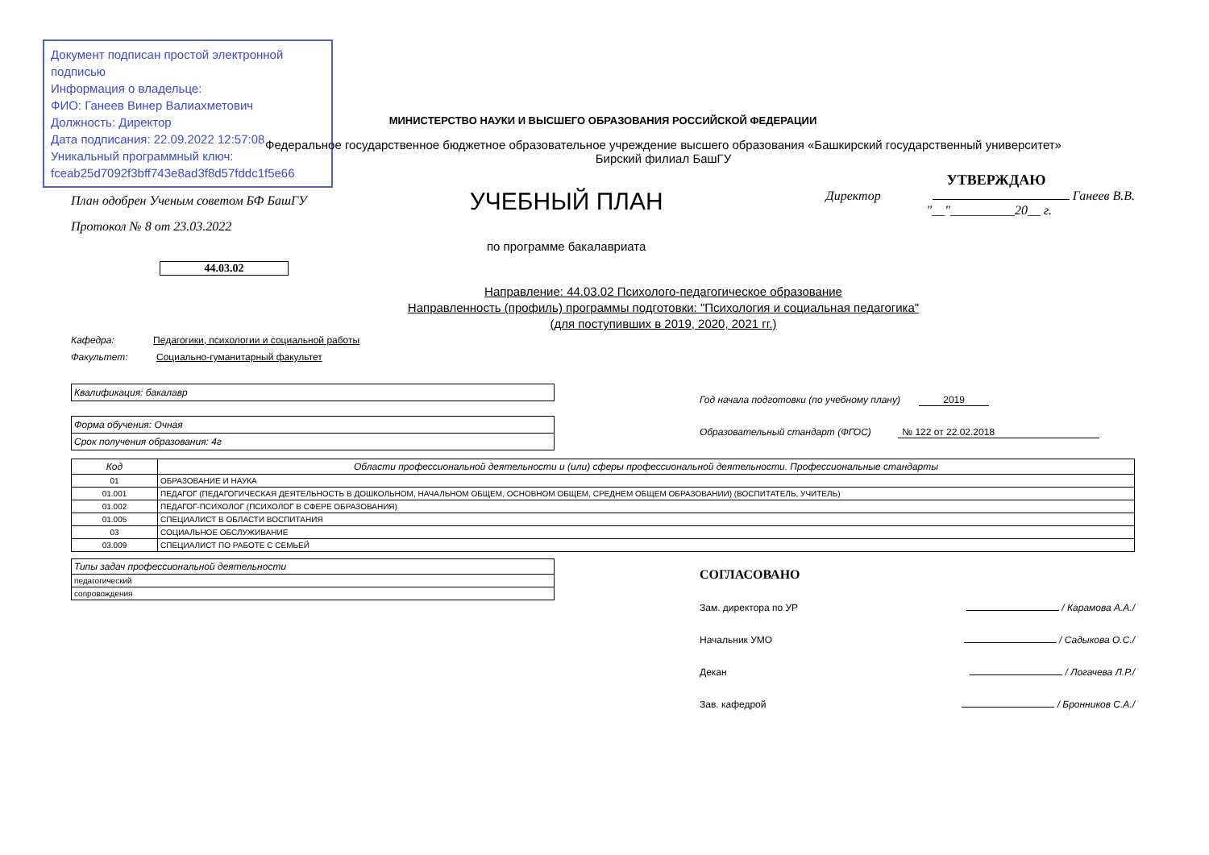Документ подписан простой электронной подписью
Информация о владельце:
ФИО: Ганеев Винер Валиахметович
Должность: Директор
Дата подписания: 22.09.2022 12:57:08
Уникальный программный ключ:
fceab25d7092f3bff743e8ad3f8d57fddc1f5e66
МИНИСТЕРСТВО НАУКИ И ВЫСШЕГО ОБРАЗОВАНИЯ РОССИЙСКОЙ ФЕДЕРАЦИИ
Федеральное государственное бюджетное образовательное учреждение высшего образования «Башкирский государственный университет»
Бирский филиал БашГУ
План одобрен Ученым советом БФ БашГУ
Протокол № 8 от 23.03.2022
УЧЕБНЫЙ ПЛАН
по программе бакалавриата
УТВЕРЖДАЮ
Директор Ганеев В.В.
"__"__________20__ г.
44.03.02
Направление: 44.03.02 Психолого-педагогическое образование
Направленность (профиль) программы подготовки: "Психология и социальная педагогика"
(для поступивших в 2019, 2020, 2021 гг.)
Кафедра: Педагогики, психологии и социальной работы
Факультет: Социально-гуманитарный факультет
Квалификация: бакалавр
Форма обучения: Очная
Срок получения образования: 4г
Год начала подготовки (по учебному плану) 2019
Образовательный стандарт (ФГОС) № 122 от 22.02.2018
| Код | Области профессиональной деятельности и (или) сферы профессиональной деятельности. Профессиональные стандарты |
| --- | --- |
| 01 | ОБРАЗОВАНИЕ И НАУКА |
| 01.001 | ПЕДАГОГ (ПЕДАГОГИЧЕСКАЯ ДЕЯТЕЛЬНОСТЬ В ДОШКОЛЬНОМ, НАЧАЛЬНОМ ОБЩЕМ, ОСНОВНОМ ОБЩЕМ, СРЕДНЕМ ОБЩЕМ ОБРАЗОВАНИИ) (ВОСПИТАТЕЛЬ, УЧИТЕЛЬ) |
| 01.002 | ПЕДАГОГ-ПСИХОЛОГ (ПСИХОЛОГ В СФЕРЕ ОБРАЗОВАНИЯ) |
| 01.005 | СПЕЦИАЛИСТ В ОБЛАСТИ ВОСПИТАНИЯ |
| 03 | СОЦИАЛЬНОЕ ОБСЛУЖИВАНИЕ |
| 03.009 | СПЕЦИАЛИСТ ПО РАБОТЕ С СЕМЬЕЙ |
| Типы задач профессиональной деятельности |
| --- |
| педагогический |
| сопровождения |
СОГЛАСОВАНО
Зам. директора по УР / Карамова А.А./
Начальник УМО / Садыкова О.С./
Декан / Логачева Л.Р./
Зав. кафедрой / Бронников С.А./